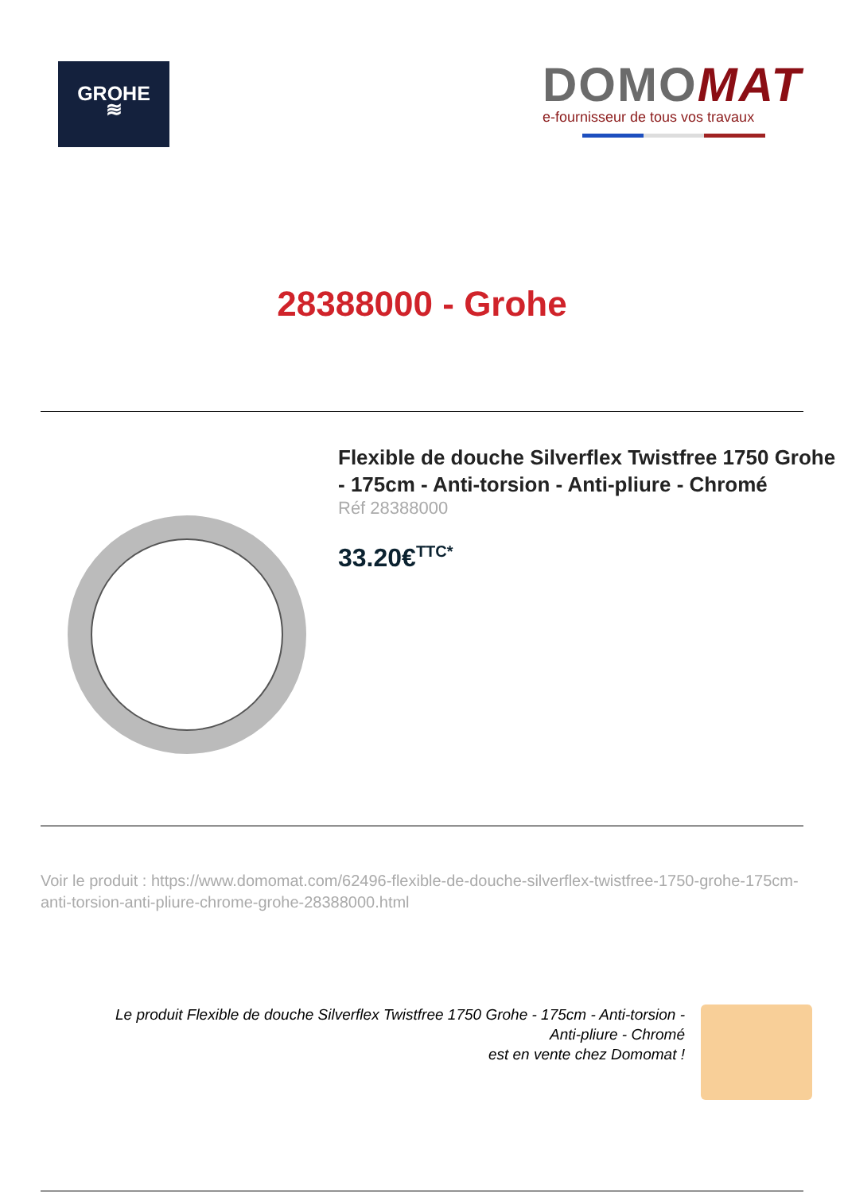GROHE
≋
DOMOMAT
e-fournisseur de tous vos travaux
28388000 - Grohe
Flexible de douche Silverflex Twistfree 1750 Grohe - 175cm - Anti-torsion - Anti-pliure - Chromé
Réf 28388000
33.20€<sup>TTC*</sup>
Voir le produit : https://www.domomat.com/62496-flexible-de-douche-silverflex-twistfree-1750-grohe-175cm-anti-torsion-anti-pliure-chrome-grohe-28388000.html
Le produit Flexible de douche Silverflex Twistfree 1750 Grohe - 175cm - Anti-torsion -
Anti-pliure - Chromé
est en vente chez Domomat !